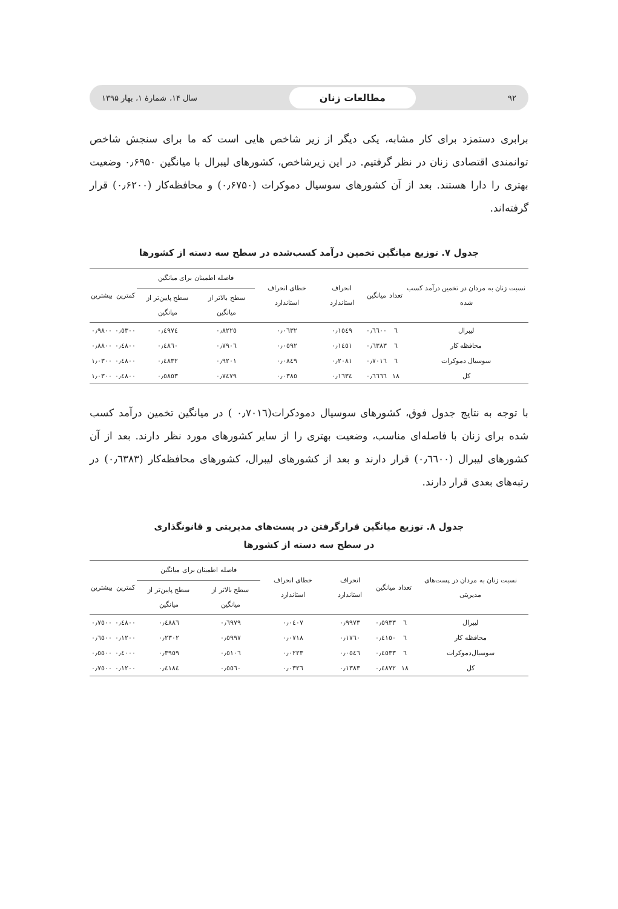۹۲ مطالعات زنان سال ۱۴، شمارهٔ ۱، بهار ۱۳۹۵
برابری دستمزد برای کار مشابه، یکی دیگر از زیر شاخص هایی است که ما برای سنجش شاخص توانمندی اقتصادی زنان در نظر گرفتیم. در این زیرشاخص، کشورهای لیبرال با میانگین ۰٫۶۹۵۰ وضعیت بهتری را دارا هستند. بعد از آن کشورهای سوسیال دموکرات (۰٫۶۷۵۰) و محافظه‌کار (۰٫۶۲۰۰) قرار گرفته‌اند.
جدول ۷. توزیع میانگین تخمین درآمد کسب‌شده در سطح سه دسته از کشورها
| نسبت زنان به مردان در تخمین درآمد کسب شده | تعداد | میانگین | انحراف استاندارد | خطای انحراف استاندارد | فاصله اطمینان برای میانگین | | کمترین | بیشترین |
| --- | --- | --- | --- | --- | --- | --- | --- | --- |
| | | | | | سطح بالاتر از میانگین | سطح پایین‌تر از میانگین | | |
| لیبرال | ٦ | ۰٫٦٦۰۰ | ۰٫۱٥٤۹ | ۰٫۰٦۳۲ | ۰٫۸۲۲٥ | ۰٫٤۹۷٤ | ۰٫٥۳۰۰ | ۰٫۹۸۰۰ |
| محافظه کار | ٦ | ۰٫٦۳۸۳ | ۰٫۱٤٥۱ | ۰٫۰٥۹۲ | ۰٫۷۹۰٦ | ۰٫٤۸٦۰ | ۰٫٤۸۰۰ | ۰٫۸۸۰۰ |
| سوسیال دموکرات | ٦ | ۰٫۷۰۱٦ | ۰٫۲۰۸۱ | ۰٫۰۸٤۹ | ۰٫۹۲۰۱ | ۰٫٤۸۳۲ | ۰٫٤۸۰۰ | ۱٫۰۳۰۰ |
| کل | ۱۸ | ۰٫٦٦٦٦ | ۰٫۱٦۳٤ | ۰٫۰۳۸٥ | ۰٫۷٤۷۹ | ۰٫٥۸٥۳ | ۰٫٤۸۰۰ | ۱٫۰۳۰۰ |
با توجه به نتایج جدول فوق، کشورهای سوسیال دمودکرات(۰٫۷۰۱٦ ) در میانگین تخمین درآمد کسب شده برای زنان با فاصله‌ای مناسب، وضعیت بهتری را از سایر کشورهای مورد نظر دارند. بعد از آن کشورهای لیبرال (۰٫٦٦۰۰) قرار دارند و بعد از کشورهای لیبرال، کشورهای محافظه‌کار (۰٫٦۳۸۳) در رتبه‌های بعدی قرار دارند.
جدول ۸. توزیع میانگین قرارگرفتن در پست‌های مدیریتی و قانونگذاری
در سطح سه دسته از کشورها
| نسبت زنان به مردان در پست‌های مدیریتی | تعداد | میانگین | انحراف استاندارد | خطای انحراف استاندارد | فاصله اطمینان برای میانگین | | کمترین | بیشترین |
| --- | --- | --- | --- | --- | --- | --- | --- | --- |
| | | | | | سطح بالاتر از میانگین | سطح پایین‌تر از میانگین | | |
| لیبرال | ٦ | ۰٫٥۹۳۳ | ۰٫۹۹۷۳ | ۰٫۰٤۰۷ | ۰٫٦۹۷۹ | ۰٫٤۸۸٦ | ۰٫٤۸۰۰ | ۰٫۷٥۰۰ |
| محافظه کار | ٦ | ۰٫٤۱٥۰ | ۰٫۱۷٦۰ | ۰٫۰۷۱۸ | ۰٫٥۹۹۷ | ۰٫۲۳۰۲ | ۰٫۱۲۰۰ | ۰٫٦٥۰۰ |
| سوسیال‌دموکرات | ٦ | ۰٫٤٥۳۳ | ۰٫۰٥٤٦ | ۰٫۰۲۲۳ | ۰٫٥۱۰٦ | ۰٫۳۹٥۹ | ۰٫٤۰۰۰ | ۰٫٥٥۰۰ |
| کل | ۱۸ | ۰٫٤۸۷۲ | ۰٫۱۳۸۳ | ۰٫۰۳۲٦ | ۰٫٥٥٦۰ | ۰٫٤۱۸٤ | ۰٫۱۲۰۰ | ۰٫۷٥۰۰ |